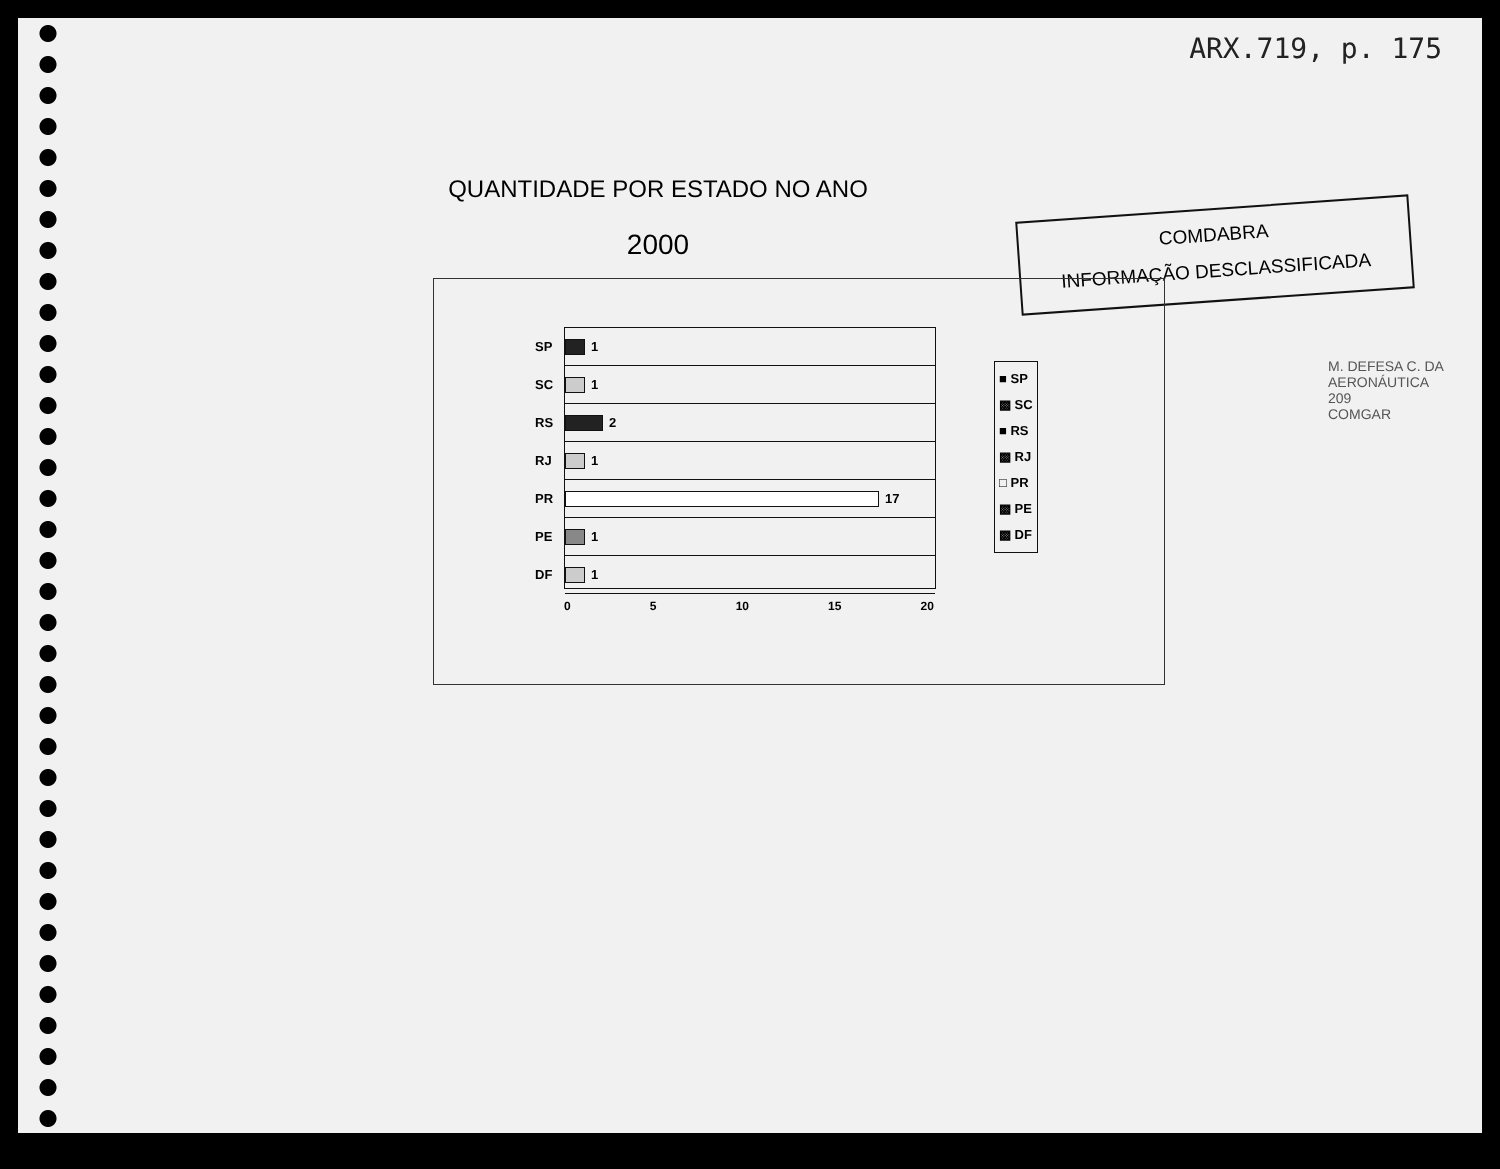ARX.719, p. 175
QUANTIDADE POR ESTADO NO ANO
2000
COMDABRA
INFORMAÇÃO DESCLASSIFICADA
SP
1
SC
1
RS
2
RJ
1
PR
17
PE
1
DF
1
0 5 10 15 20
■ SP
▩ SC
■ RS
▩ RJ
□ PR
▩ PE
▩ DF
M. DEFESA C. DA AERONÁUTICA
209
COMGAR